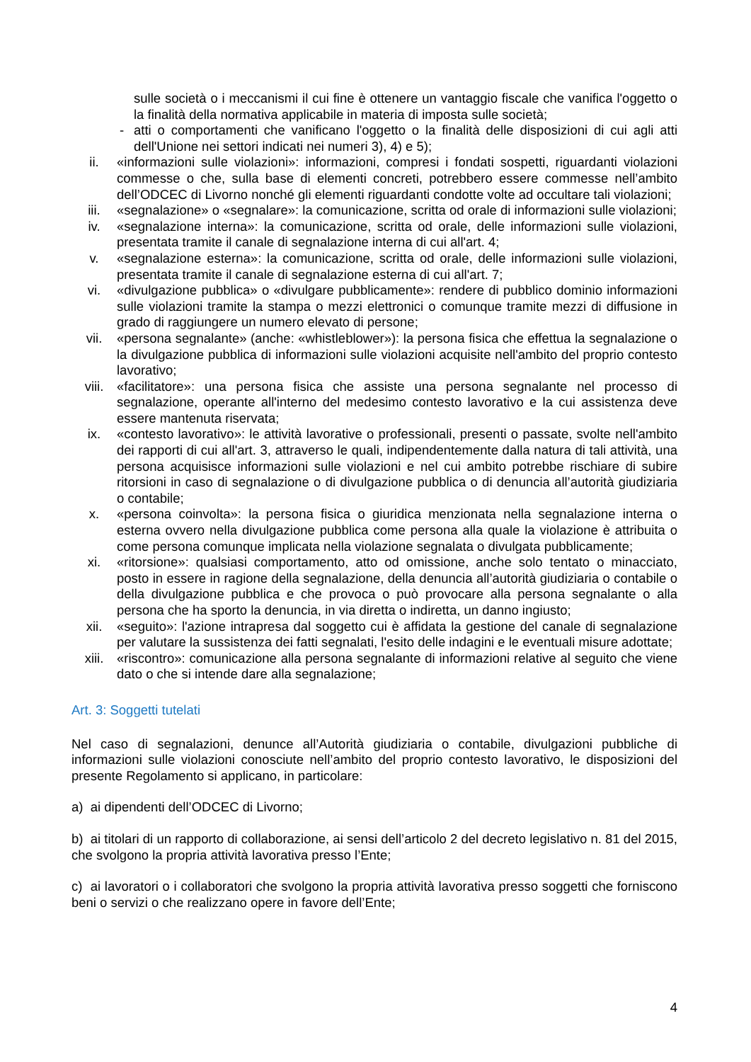sulle società o i meccanismi il cui fine è ottenere un vantaggio fiscale che vanifica l'oggetto o la finalità della normativa applicabile in materia di imposta sulle società;
- atti o comportamenti che vanificano l'oggetto o la finalità delle disposizioni di cui agli atti dell'Unione nei settori indicati nei numeri 3), 4) e 5);
ii. «informazioni sulle violazioni»: informazioni, compresi i fondati sospetti, riguardanti violazioni commesse o che, sulla base di elementi concreti, potrebbero essere commesse nell’ambito dell’ODCEC di Livorno nonché gli elementi riguardanti condotte volte ad occultare tali violazioni;
iii. «segnalazione» o «segnalare»: la comunicazione, scritta od orale di informazioni sulle violazioni;
iv. «segnalazione interna»: la comunicazione, scritta od orale, delle informazioni sulle violazioni, presentata tramite il canale di segnalazione interna di cui all'art. 4;
v. «segnalazione esterna»: la comunicazione, scritta od orale, delle informazioni sulle violazioni, presentata tramite il canale di segnalazione esterna di cui all'art. 7;
vi. «divulgazione pubblica» o «divulgare pubblicamente»: rendere di pubblico dominio informazioni sulle violazioni tramite la stampa o mezzi elettronici o comunque tramite mezzi di diffusione in grado di raggiungere un numero elevato di persone;
vii. «persona segnalante» (anche: «whistleblower»): la persona fisica che effettua la segnalazione o la divulgazione pubblica di informazioni sulle violazioni acquisite nell'ambito del proprio contesto lavorativo;
viii. «facilitatore»: una persona fisica che assiste una persona segnalante nel processo di segnalazione, operante all'interno del medesimo contesto lavorativo e la cui assistenza deve essere mantenuta riservata;
ix. «contesto lavorativo»: le attività lavorative o professionali, presenti o passate, svolte nell'ambito dei rapporti di cui all'art. 3, attraverso le quali, indipendentemente dalla natura di tali attività, una persona acquisisce informazioni sulle violazioni e nel cui ambito potrebbe rischiare di subire ritorsioni in caso di segnalazione o di divulgazione pubblica o di denuncia all’autorità giudiziaria o contabile;
x. «persona coinvolta»: la persona fisica o giuridica menzionata nella segnalazione interna o esterna ovvero nella divulgazione pubblica come persona alla quale la violazione è attribuita o come persona comunque implicata nella violazione segnalata o divulgata pubblicamente;
xi. «ritorsione»: qualsiasi comportamento, atto od omissione, anche solo tentato o minacciato, posto in essere in ragione della segnalazione, della denuncia all’autorità giudiziaria o contabile o della divulgazione pubblica e che provoca o può provocare alla persona segnalante o alla persona che ha sporto la denuncia, in via diretta o indiretta, un danno ingiusto;
xii. «seguito»: l'azione intrapresa dal soggetto cui è affidata la gestione del canale di segnalazione per valutare la sussistenza dei fatti segnalati, l'esito delle indagini e le eventuali misure adottate;
xiii. «riscontro»: comunicazione alla persona segnalante di informazioni relative al seguito che viene dato o che si intende dare alla segnalazione;
Art. 3: Soggetti tutelati
Nel caso di segnalazioni, denunce all’Autorità giudiziaria o contabile, divulgazioni pubbliche di informazioni sulle violazioni conosciute nell’ambito del proprio contesto lavorativo, le disposizioni del presente Regolamento si applicano, in particolare:
a) ai dipendenti dell’ODCEC di Livorno;
b) ai titolari di un rapporto di collaborazione, ai sensi dell’articolo 2 del decreto legislativo n. 81 del 2015, che svolgono la propria attività lavorativa presso l’Ente;
c) ai lavoratori o i collaboratori che svolgono la propria attività lavorativa presso soggetti che forniscono beni o servizi o che realizzano opere in favore dell’Ente;
4